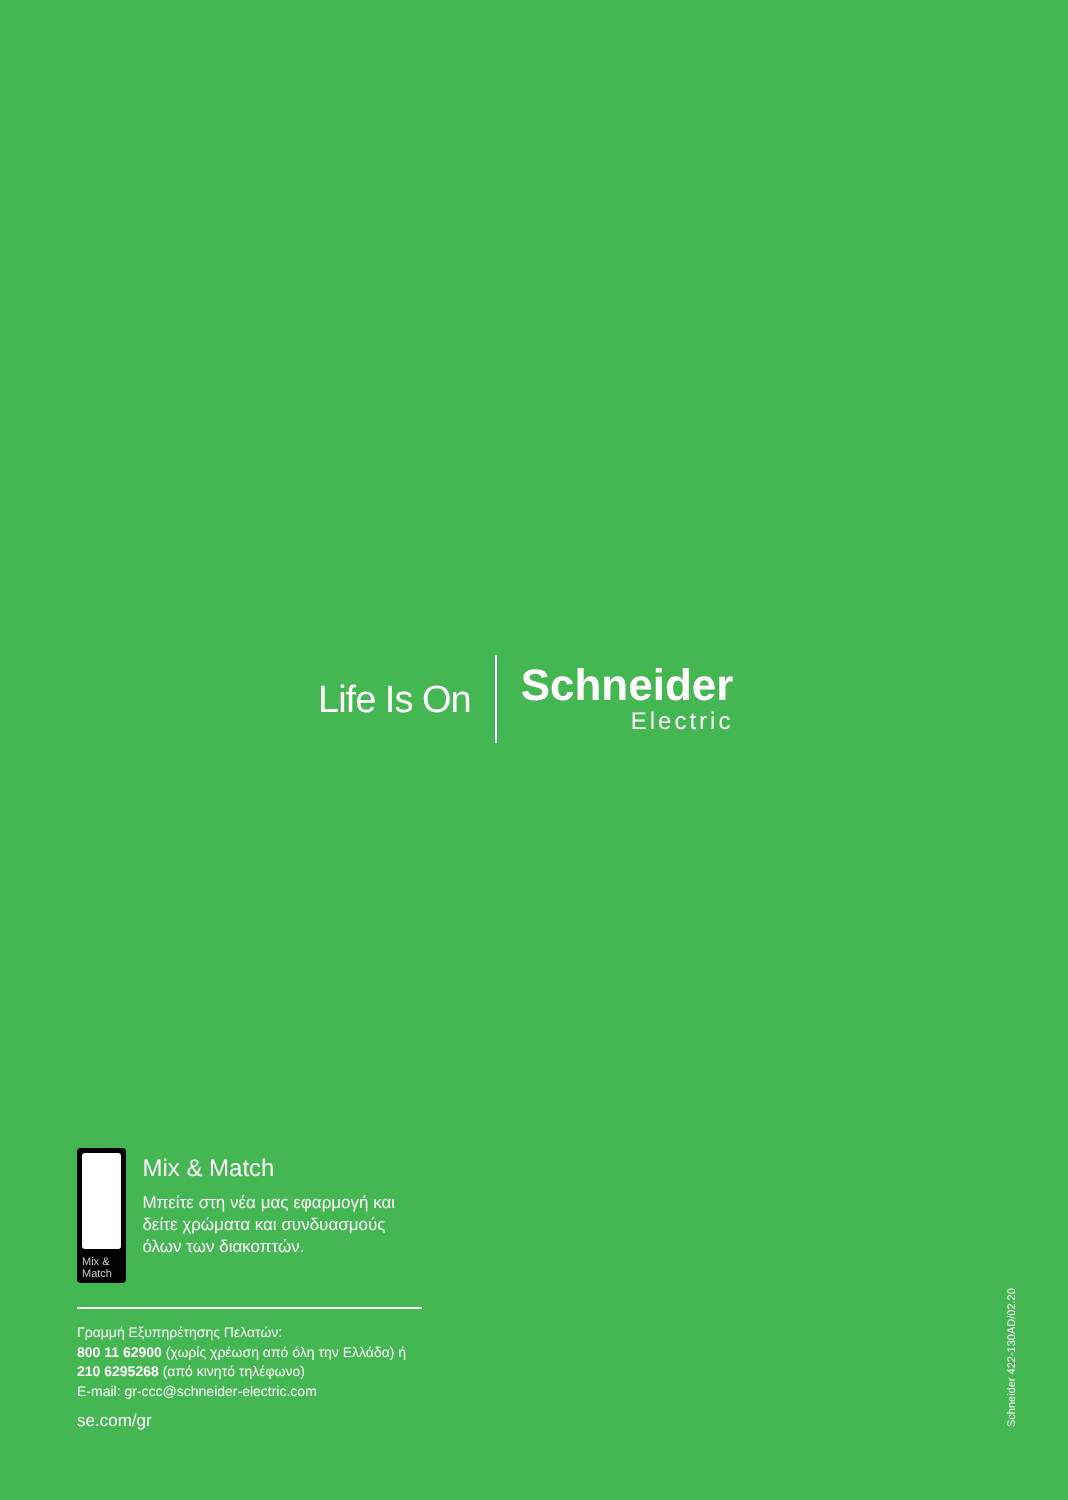Life Is On
Schneider
Electric
Mix & Match
Mix & Match
Μπείτε στη νέα μας εφαρμογή και δείτε χρώματα και συνδυασμούς όλων των διακοπτών.
Γραμμή Εξυπηρέτησης Πελατών:
800 11 62900 (χωρίς χρέωση από όλη την Ελλάδα) ή
210 6295268 (από κινητό τηλέφωνο)
E-mail: gr-ccc@schneider-electric.com
se.com/gr
Schneider 422-130AD/02.20